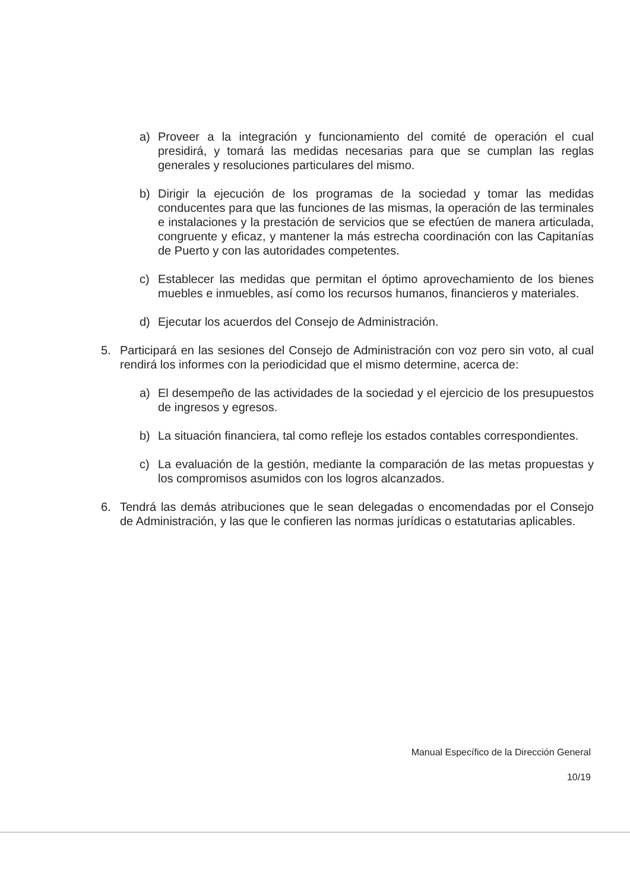a) Proveer a la integración y funcionamiento del comité de operación el cual presidirá, y tomará las medidas necesarias para que se cumplan las reglas generales y resoluciones particulares del mismo.
b) Dirigir la ejecución de los programas de la sociedad y tomar las medidas conducentes para que las funciones de las mismas, la operación de las terminales e instalaciones y la prestación de servicios que se efectúen de manera articulada, congruente y eficaz, y mantener la más estrecha coordinación con las Capitanías de Puerto y con las autoridades competentes.
c) Establecer las medidas que permitan el óptimo aprovechamiento de los bienes muebles e inmuebles, así como los recursos humanos, financieros y materiales.
d) Ejecutar los acuerdos del Consejo de Administración.
5. Participará en las sesiones del Consejo de Administración con voz pero sin voto, al cual rendirá los informes con la periodicidad que el mismo determine, acerca de:
a) El desempeño de las actividades de la sociedad y el ejercicio de los presupuestos de ingresos y egresos.
b) La situación financiera, tal como refleje los estados contables correspondientes.
c) La evaluación de la gestión, mediante la comparación de las metas propuestas y los compromisos asumidos con los logros alcanzados.
6. Tendrá las demás atribuciones que le sean delegadas o encomendadas por el Consejo de Administración, y las que le confieren las normas jurídicas o estatutarias aplicables.
Manual Específico de la Dirección General
10/19